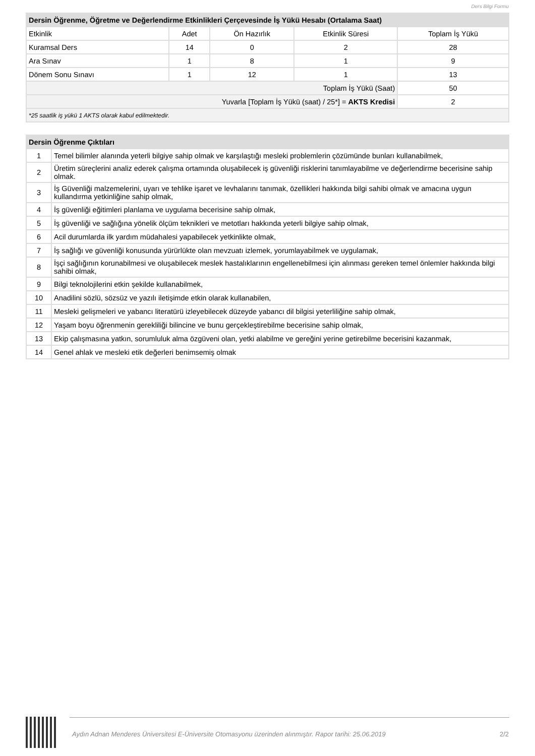Ders Bilgi Formu
| Dersin Öğrenme, Öğretme ve Değerlendirme Etkinlikleri Çerçevesinde İş Yükü Hesabı (Ortalama Saat) | | | | |
| Etkinlik | Adet | Ön Hazırlık | Etkinlik Süresi | Toplam İş Yükü |
| Kuramsal Ders | 14 | 0 | 2 | 28 |
| Ara Sınav | 1 | 8 | 1 | 9 |
| Dönem Sonu Sınavı | 1 | 12 | 1 | 13 |
| Toplam İş Yükü (Saat) | | | | 50 |
| Yuvarla [Toplam İş Yükü (saat) / 25*] = AKTS Kredisi | | | | 2 |
| *25 saatlik iş yükü 1 AKTS olarak kabul edilmektedir. | | | | |
| Dersin Öğrenme Çıktıları | |
| 1 | Temel bilimler alanında yeterli bilgiye sahip olmak ve karşılaştığı mesleki problemlerin çözümünde bunları kullanabilmek, |
| 2 | Üretim süreçlerini analiz ederek çalışma ortamında oluşabilecek iş güvenliği risklerini tanımlayabilme ve değerlendirme becerisine sahip olmak. |
| 3 | İş Güvenliği malzemelerini, uyarı ve tehlike işaret ve levhalarını tanımak, özellikleri hakkında bilgi sahibi olmak ve amacına uygun kullandırma yetkinliğine sahip olmak, |
| 4 | İş güvenliği eğitimleri planlama ve uygulama becerisine sahip olmak, |
| 5 | İş güvenliği ve sağlığına yönelik ölçüm teknikleri ve metotları hakkında yeterli bilgiye sahip olmak, |
| 6 | Acil durumlarda ilk yardım müdahalesi yapabilecek yetkinlikte olmak, |
| 7 | İş sağlığı ve güvenliği konusunda yürürlükte olan mevzuatı izlemek, yorumlayabilmek ve uygulamak, |
| 8 | İşçi sağlığının korunabilmesi ve oluşabilecek meslek hastalıklarının engellenebilmesi için alınması gereken temel önlemler hakkında bilgi sahibi olmak, |
| 9 | Bilgi teknolojilerini etkin şekilde kullanabilmek, |
| 10 | Anadilini sözlü, sözsüz ve yazılı iletişimde etkin olarak kullanabilen, |
| 11 | Mesleki gelişmeleri ve yabancı literatürü izleyebilecek düzeyde yabancı dil bilgisi yeterliliğine sahip olmak, |
| 12 | Yaşam boyu öğrenmenin gerekliliği bilincine ve bunu gerçekleştirebilme becerisine sahip olmak, |
| 13 | Ekip çalışmasına yatkın, sorumluluk alma özgüveni olan, yetki alabilme ve gereğini yerine getirebilme becerisini kazanmak, |
| 14 | Genel ahlak ve mesleki etik değerleri benimsemiş olmak |
Aydın Adnan Menderes Üniversitesi E-Üniversite Otomasyonu üzerinden alınmıştır. Rapor tarihi: 25.06.2019
2/2